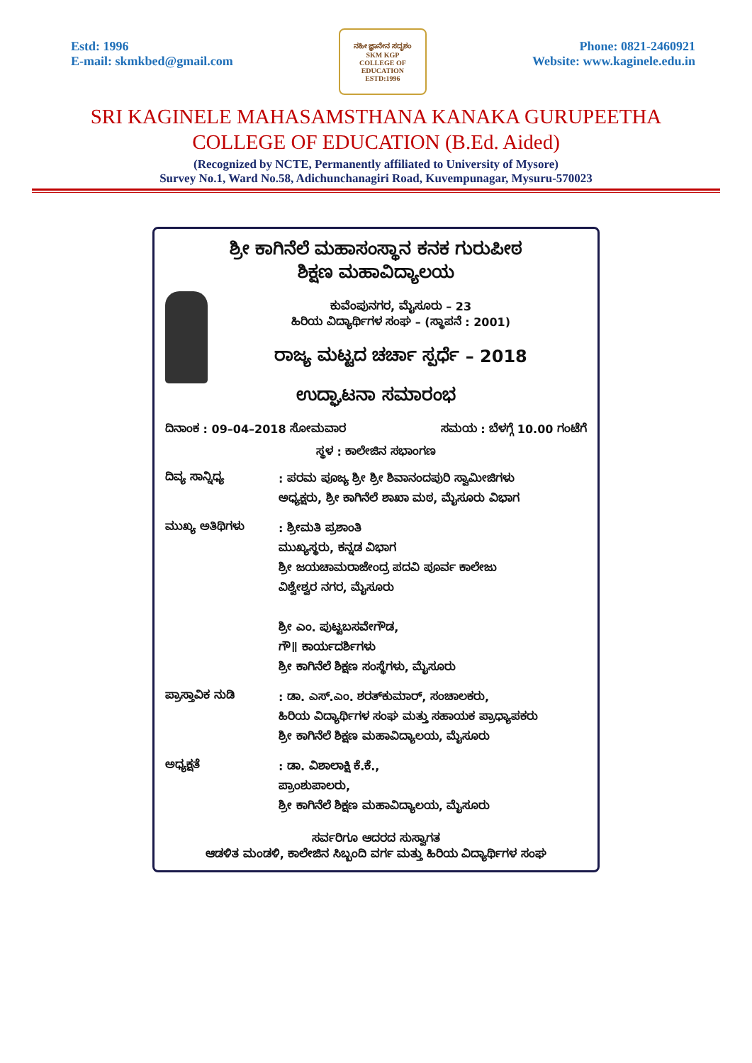Estd: 1996
E-mail: skmkbed@gmail.com
ನಹೀ ಜ್ಞಾನೇನ ಸದೃಶಂ
SKM KGP
COLLEGE OF EDUCATION
ESTD:1996
Phone: 0821-2460921
Website: www.kaginele.edu.in
SRI KAGINELE MAHASAMSTHANA KANAKA GURUPEETHA
COLLEGE OF EDUCATION (B.Ed. Aided)
(Recognized by NCTE, Permanently affiliated to University of Mysore)
Survey No.1, Ward No.58, Adichunchanagiri Road, Kuvempunagar, Mysuru-570023
ಶ್ರೀ ಕಾಗಿನೆಲೆ ಮಹಾಸಂಸ್ಥಾನ ಕನಕ ಗುರುಪೀಠ
ಶಿಕ್ಷಣ ಮಹಾವಿದ್ಯಾಲಯ
ಕುವೆಂಪುನಗರ, ಮೈಸೂರು – 23
ಹಿರಿಯ ವಿದ್ಯಾರ್ಥಿಗಳ ಸಂಘ – (ಸ್ಥಾಪನೆ : 2001)
ರಾಜ್ಯ ಮಟ್ಟದ ಚರ್ಚಾ ಸ್ಪರ್ಧೆ – 2018
ಉದ್ಘಾಟನಾ ಸಮಾರಂಭ
ದಿನಾಂಕ : 09–04–2018 ಸೋಮವಾರ ಸಮಯ : ಬೆಳಗ್ಗೆ 10.00 ಗಂಟೆಗೆ
ಸ್ಥಳ : ಕಾಲೇಜಿನ ಸಭಾಂಗಣ
ದಿವ್ಯ ಸಾನ್ನಿಧ್ಯ
: ಪರಮ ಪೂಜ್ಯ ಶ್ರೀ ಶ್ರೀ ಶಿವಾನಂದಪುರಿ ಸ್ವಾಮೀಜಿಗಳು
ಅಧ್ಯಕ್ಷರು, ಶ್ರೀ ಕಾಗಿನೆಲೆ ಶಾಖಾ ಮಠ, ಮೈಸೂರು ವಿಭಾಗ
ಮುಖ್ಯ ಅತಿಥಿಗಳು
: ಶ್ರೀಮತಿ ಪ್ರಶಾಂತಿ
ಮುಖ್ಯಸ್ಥರು, ಕನ್ನಡ ವಿಭಾಗ
ಶ್ರೀ ಜಯಚಾಮರಾಜೇಂದ್ರ ಪದವಿ ಪೂರ್ವ ಕಾಲೇಜು
ವಿಶ್ವೇಶ್ವರ ನಗರ, ಮೈಸೂರು
ಶ್ರೀ ಎಂ. ಪುಟ್ಟಬಸವೇಗೌಡ,
ಗೌ॥ ಕಾರ್ಯದರ್ಶಿಗಳು
ಶ್ರೀ ಕಾಗಿನೆಲೆ ಶಿಕ್ಷಣ ಸಂಸ್ಥೆಗಳು, ಮೈಸೂರು
ಪ್ರಾಸ್ತಾವಿಕ ನುಡಿ
: ಡಾ. ಎಸ್.ಎಂ. ಶರತ್‌ಕುಮಾರ್, ಸಂಚಾಲಕರು,
ಹಿರಿಯ ವಿದ್ಯಾರ್ಥಿಗಳ ಸಂಘ ಮತ್ತು ಸಹಾಯಕ ಪ್ರಾಧ್ಯಾಪಕರು
ಶ್ರೀ ಕಾಗಿನೆಲೆ ಶಿಕ್ಷಣ ಮಹಾವಿದ್ಯಾಲಯ, ಮೈಸೂರು
ಅಧ್ಯಕ್ಷತೆ
: ಡಾ. ವಿಶಾಲಾಕ್ಷಿ ಕೆ.ಕೆ.,
ಪ್ರಾಂಶುಪಾಲರು,
ಶ್ರೀ ಕಾಗಿನೆಲೆ ಶಿಕ್ಷಣ ಮಹಾವಿದ್ಯಾಲಯ, ಮೈಸೂರು
ಸರ್ವರಿಗೂ ಆದರದ ಸುಸ್ವಾಗತ
ಆಡಳಿತ ಮಂಡಳಿ, ಕಾಲೇಜಿನ ಸಿಬ್ಬಂದಿ ವರ್ಗ ಮತ್ತು ಹಿರಿಯ ವಿದ್ಯಾರ್ಥಿಗಳ ಸಂಘ